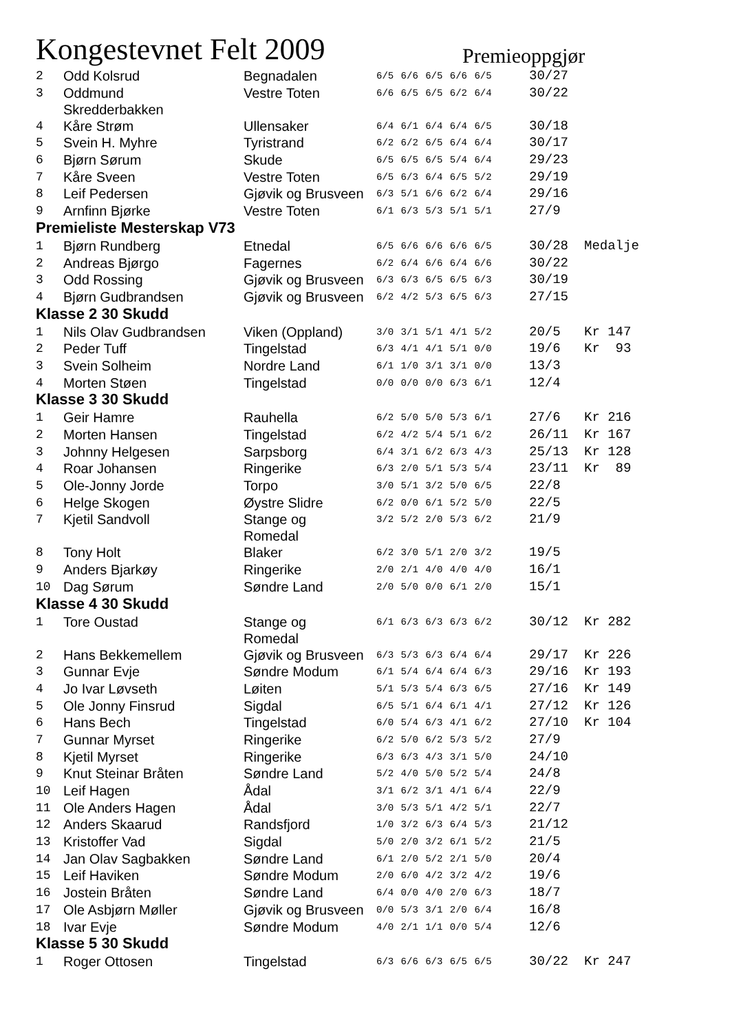Kongestevnet Felt 2009
Premieoppgjør
| 2 | Odd Kolsrud | Begnadalen | 6/5 6/6 6/5 6/6 6/5 | 30/27 | |
| 3 | Oddmund Skredderbakken | Vestre Toten | 6/6 6/5 6/5 6/2 6/4 | 30/22 | |
| 4 | Kåre Strøm | Ullensaker | 6/4 6/1 6/4 6/4 6/5 | 30/18 | |
| 5 | Svein H. Myhre | Tyristrand | 6/2 6/2 6/5 6/4 6/4 | 30/17 | |
| 6 | Bjørn Sørum | Skude | 6/5 6/5 6/5 5/4 6/4 | 29/23 | |
| 7 | Kåre Sveen | Vestre Toten | 6/5 6/3 6/4 6/5 5/2 | 29/19 | |
| 8 | Leif Pedersen | Gjøvik og Brusveen | 6/3 5/1 6/6 6/2 6/4 | 29/16 | |
| 9 | Arnfinn Bjørke | Vestre Toten | 6/1 6/3 5/3 5/1 5/1 | 27/9 | |
| Premieliste Mesterskap V73 | | | | | |
| 1 | Bjørn Rundberg | Etnedal | 6/5 6/6 6/6 6/6 6/5 | 30/28 | Medalje |
| 2 | Andreas Bjørgo | Fagernes | 6/2 6/4 6/6 6/4 6/6 | 30/22 | |
| 3 | Odd Rossing | Gjøvik og Brusveen | 6/3 6/3 6/5 6/5 6/3 | 30/19 | |
| 4 | Bjørn Gudbrandsen | Gjøvik og Brusveen | 6/2 4/2 5/3 6/5 6/3 | 27/15 | |
| Klasse 2 30 Skudd | | | | | |
| 1 | Nils Olav Gudbrandsen | Viken (Oppland) | 3/0 3/1 5/1 4/1 5/2 | 20/5 | Kr 147 |
| 2 | Peder Tuff | Tingelstad | 6/3 4/1 4/1 5/1 0/0 | 19/6 | Kr 93 |
| 3 | Svein Solheim | Nordre Land | 6/1 1/0 3/1 3/1 0/0 | 13/3 | |
| 4 | Morten Støen | Tingelstad | 0/0 0/0 0/0 6/3 6/1 | 12/4 | |
| Klasse 3 30 Skudd | | | | | |
| 1 | Geir Hamre | Rauhella | 6/2 5/0 5/0 5/3 6/1 | 27/6 | Kr 216 |
| 2 | Morten Hansen | Tingelstad | 6/2 4/2 5/4 5/1 6/2 | 26/11 | Kr 167 |
| 3 | Johnny Helgesen | Sarpsborg | 6/4 3/1 6/2 6/3 4/3 | 25/13 | Kr 128 |
| 4 | Roar Johansen | Ringerike | 6/3 2/0 5/1 5/3 5/4 | 23/11 | Kr 89 |
| 5 | Ole-Jonny Jorde | Torpo | 3/0 5/1 3/2 5/0 6/5 | 22/8 | |
| 6 | Helge Skogen | Øystre Slidre | 6/2 0/0 6/1 5/2 5/0 | 22/5 | |
| 7 | Kjetil Sandvoll | Stange og Romedal | 3/2 5/2 2/0 5/3 6/2 | 21/9 | |
| 8 | Tony Holt | Blaker | 6/2 3/0 5/1 2/0 3/2 | 19/5 | |
| 9 | Anders Bjarkøy | Ringerike | 2/0 2/1 4/0 4/0 4/0 | 16/1 | |
| 10 | Dag Sørum | Søndre Land | 2/0 5/0 0/0 6/1 2/0 | 15/1 | |
| Klasse 4 30 Skudd | | | | | |
| 1 | Tore Oustad | Stange og Romedal | 6/1 6/3 6/3 6/3 6/2 | 30/12 | Kr 282 |
| 2 | Hans Bekkemellem | Gjøvik og Brusveen | 6/3 5/3 6/3 6/4 6/4 | 29/17 | Kr 226 |
| 3 | Gunnar Evje | Søndre Modum | 6/1 5/4 6/4 6/4 6/3 | 29/16 | Kr 193 |
| 4 | Jo Ivar Løvseth | Løiten | 5/1 5/3 5/4 6/3 6/5 | 27/16 | Kr 149 |
| 5 | Ole Jonny Finsrud | Sigdal | 6/5 5/1 6/4 6/1 4/1 | 27/12 | Kr 126 |
| 6 | Hans Bech | Tingelstad | 6/0 5/4 6/3 4/1 6/2 | 27/10 | Kr 104 |
| 7 | Gunnar Myrset | Ringerike | 6/2 5/0 6/2 5/3 5/2 | 27/9 | |
| 8 | Kjetil Myrset | Ringerike | 6/3 6/3 4/3 3/1 5/0 | 24/10 | |
| 9 | Knut Steinar Bråten | Søndre Land | 5/2 4/0 5/0 5/2 5/4 | 24/8 | |
| 10 | Leif Hagen | Ådal | 3/1 6/2 3/1 4/1 6/4 | 22/9 | |
| 11 | Ole Anders Hagen | Ådal | 3/0 5/3 5/1 4/2 5/1 | 22/7 | |
| 12 | Anders Skaarud | Randsfjord | 1/0 3/2 6/3 6/4 5/3 | 21/12 | |
| 13 | Kristoffer Vad | Sigdal | 5/0 2/0 3/2 6/1 5/2 | 21/5 | |
| 14 | Jan Olav Sagbakken | Søndre Land | 6/1 2/0 5/2 2/1 5/0 | 20/4 | |
| 15 | Leif Haviken | Søndre Modum | 2/0 6/0 4/2 3/2 4/2 | 19/6 | |
| 16 | Jostein Bråten | Søndre Land | 6/4 0/0 4/0 2/0 6/3 | 18/7 | |
| 17 | Ole Asbjørn Møller | Gjøvik og Brusveen | 0/0 5/3 3/1 2/0 6/4 | 16/8 | |
| 18 | Ivar Evje | Søndre Modum | 4/0 2/1 1/1 0/0 5/4 | 12/6 | |
| Klasse 5 30 Skudd | | | | | |
| 1 | Roger Ottosen | Tingelstad | 6/3 6/6 6/3 6/5 6/5 | 30/22 | Kr 247 |